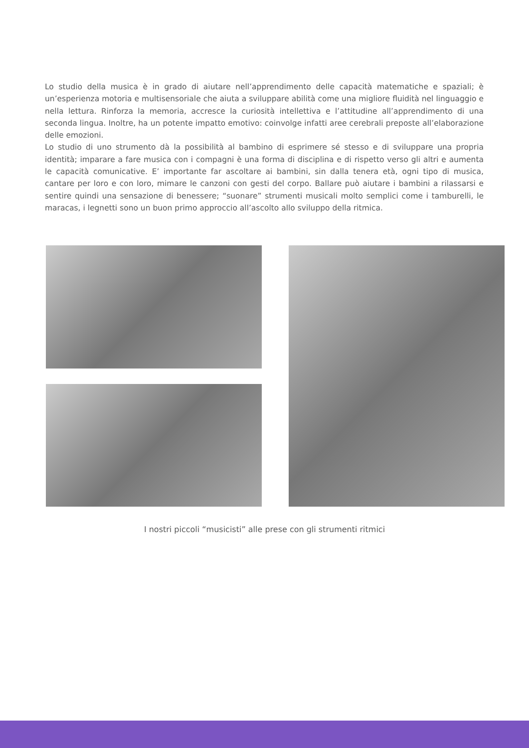Lo studio della musica è in grado di aiutare nell’apprendimento delle capacità matematiche e spaziali; è un’esperienza motoria e multisensoriale che aiuta a sviluppare abilità come una migliore fluidità nel linguaggio e nella lettura. Rinforza la memoria, accresce la curiosità intellettiva e l’attitudine all’apprendimento di una seconda lingua. Inoltre, ha un potente impatto emotivo: coinvolge infatti aree cerebrali preposte all’elaborazione delle emozioni.
Lo studio di uno strumento dà la possibilità al bambino di esprimere sé stesso e di sviluppare una propria identità; imparare a fare musica con i compagni è una forma di disciplina e di rispetto verso gli altri e aumenta le capacità comunicative. E’ importante far ascoltare ai bambini, sin dalla tenera età, ogni tipo di musica, cantare per loro e con loro, mimare le canzoni con gesti del corpo. Ballare può aiutare i bambini a rilassarsi e sentire quindi una sensazione di benessere; “suonare” strumenti musicali molto semplici come i tamburelli, le maracas, i legnetti sono un buon primo approccio all’ascolto allo sviluppo della ritmica.
I nostri piccoli “musicisti” alle prese con gli strumenti ritmici